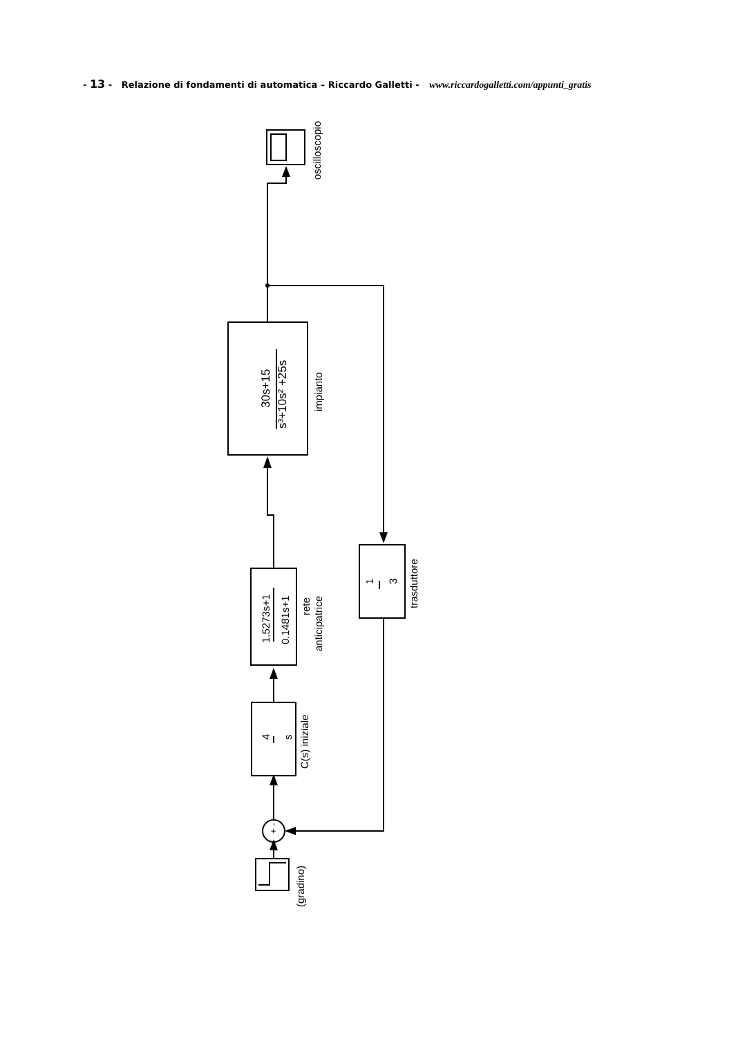- 13 - Relazione di fondamenti di automatica – Riccardo Galletti - www.riccardogalletti.com/appunti_gratis
+ -
30s+15
s³+10s² +25s
impianto
oscilloscopio
1.5273s+1
0.1481s+1
rete
anticipatrice
1
3
trasduttore
4
s
C(s) iniziale
(gradino)